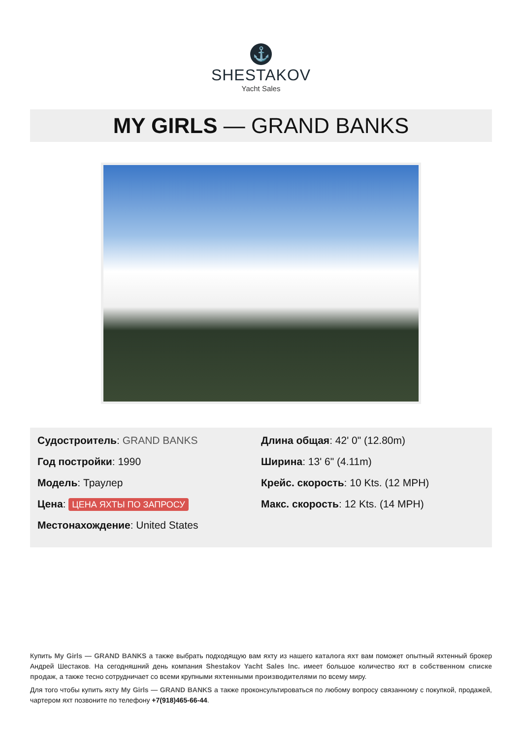⚓
SHESTAKOV
Yacht Sales
MY GIRLS — GRAND BANKS
Судостроитель: GRAND BANKS
Год постройки: 1990
Модель: Траулер
Цена: ЦЕНА ЯХТЫ ПО ЗАПРОСУ
Местонахождение: United States
Длина общая: 42' 0" (12.80m)
Ширина: 13' 6" (4.11m)
Крейс. скорость: 10 Kts. (12 MPH)
Макс. скорость: 12 Kts. (14 MPH)
Купить My Girls — GRAND BANKS а также выбрать подходящую вам яхту из нашего каталога яхт вам поможет опытный яхтенный брокер Андрей Шестаков. На сегодняшний день компания Shestakov Yacht Sales Inc. имеет большое количество яхт в собственном списке продаж, а также тесно сотрудничает со всеми крупными яхтенными производителями по всему миру.
Для того чтобы купить яхту My Girls — GRAND BANKS а также проконсультироваться по любому вопросу связанному с покупкой, продажей, чартером яхт позвоните по телефону +7(918)465-66-44.